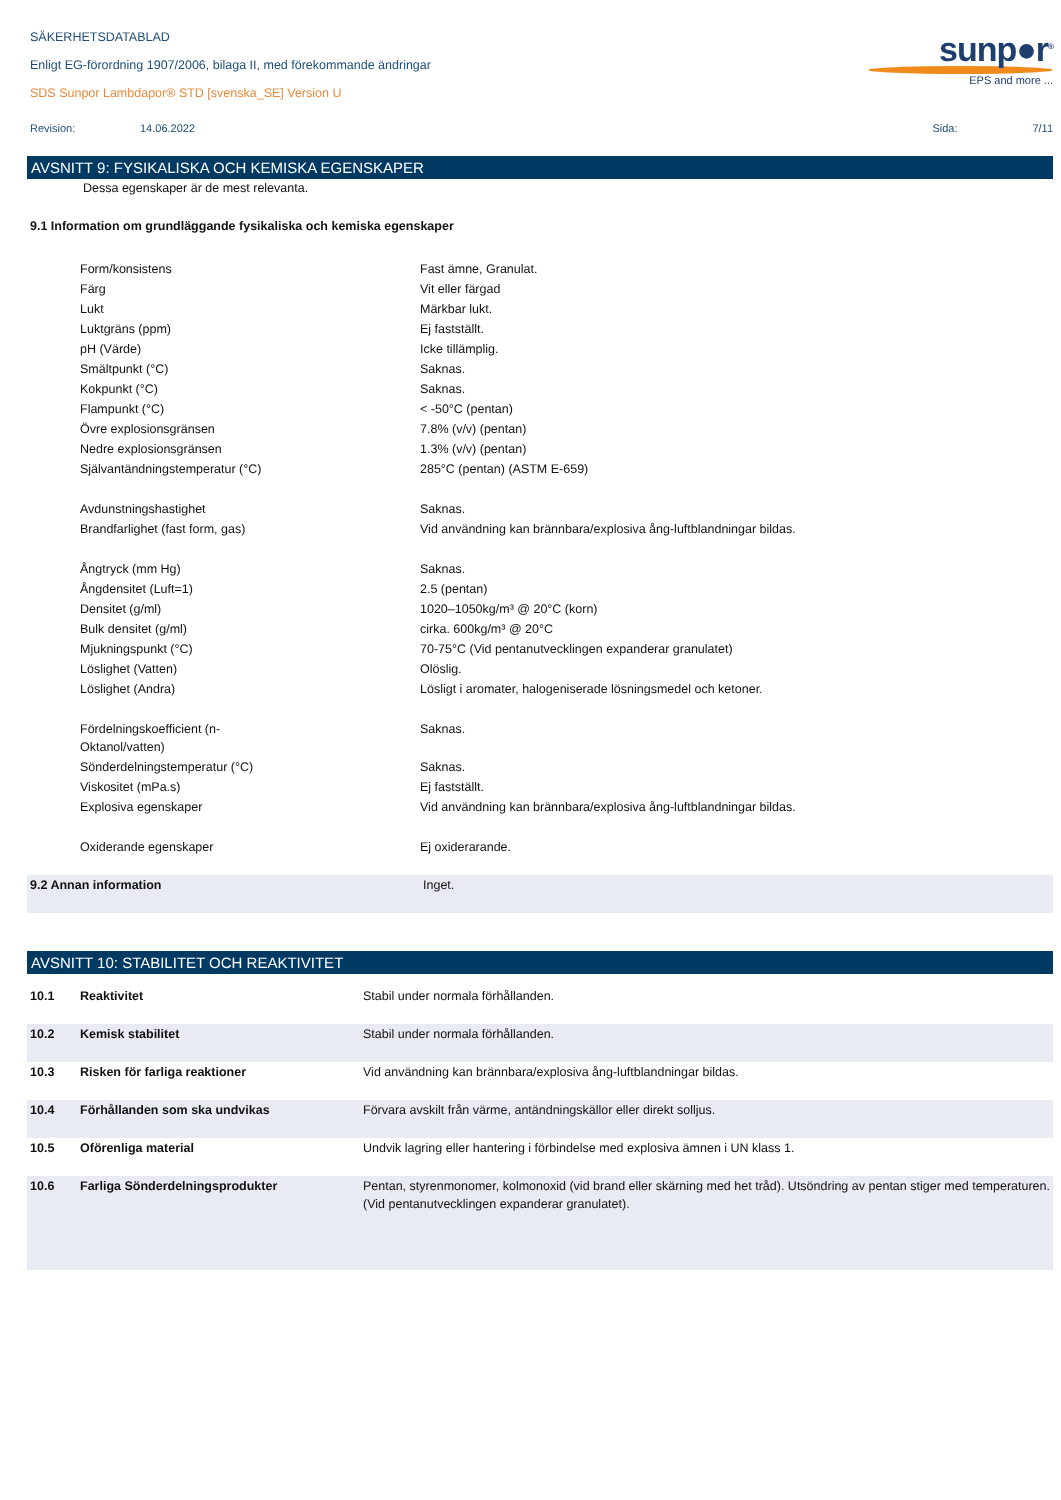SÄKERHETSDATABLAD
Enligt EG-förordning 1907/2006, bilaga II, med förekommande ändringar
sunp●r<sup>®</sup>
EPS and more ...
SDS Sunpor Lambdapor® STD [svenska_SE] Version U
Revision: 14.06.2022 Sida: 7/11
AVSNITT 9: FYSIKALISKA OCH KEMISKA EGENSKAPER
Dessa egenskaper är de mest relevanta.
9.1 Information om grundläggande fysikaliska och kemiska egenskaper
| | Form/konsistens | Fast ämne, Granulat. |
| | Färg | Vit eller färgad |
| | Lukt | Märkbar lukt. |
| | Luktgräns (ppm) | Ej fastställt. |
| | pH (Värde) | Icke tillämplig. |
| | Smältpunkt (°C) | Saknas. |
| | Kokpunkt (°C) | Saknas. |
| | Flampunkt (°C) | < -50°C (pentan) |
| | Övre explosionsgränsen | 7.8% (v/v) (pentan) |
| | Nedre explosionsgränsen | 1.3% (v/v) (pentan) |
| | Självantändningstemperatur (°C) | 285°C (pentan) (ASTM E-659) |
| | Avdunstningshastighet | Saknas. |
| | Brandfarlighet (fast form, gas) | Vid användning kan brännbara/explosiva ång-luftblandningar bildas. |
| | Ångtryck (mm Hg) | Saknas. |
| | Ångdensitet (Luft=1) | 2.5 (pentan) |
| | Densitet (g/ml) | 1020–1050kg/m³ @ 20°C (korn) |
| | Bulk densitet (g/ml) | cirka. 600kg/m³ @ 20°C |
| | Mjukningspunkt (°C) | 70-75°C (Vid pentanutvecklingen expanderar granulatet) |
| | Löslighet (Vatten) | Olöslig. |
| | Löslighet (Andra) | Lösligt i aromater, halogeniserade lösningsmedel och ketoner. |
| | Fördelningskoefficient (n- Oktanol/vatten) | Saknas. |
| | Sönderdelningstemperatur (°C) | Saknas. |
| | Viskositet (mPa.s) | Ej fastställt. |
| | Explosiva egenskaper | Vid användning kan brännbara/explosiva ång-luftblandningar bildas. |
| | Oxiderande egenskaper | Ej oxiderarande. |
| 9.2 Annan information | Inget. |
AVSNITT 10: STABILITET OCH REAKTIVITET
| 10.1 | Reaktivitet | Stabil under normala förhållanden. |
| 10.2 | Kemisk stabilitet | Stabil under normala förhållanden. |
| 10.3 | Risken för farliga reaktioner | Vid användning kan brännbara/explosiva ång-luftblandningar bildas. |
| 10.4 | Förhållanden som ska undvikas | Förvara avskilt från värme, antändningskällor eller direkt solljus. |
| 10.5 | Oförenliga material | Undvik lagring eller hantering i förbindelse med explosiva ämnen i UN klass 1. |
| 10.6 | Farliga Sönderdelningsprodukter | Pentan, styrenmonomer, kolmonoxid (vid brand eller skärning med het tråd). Utsöndring av pentan stiger med temperaturen. (Vid pentanutvecklingen expanderar granulatet). |